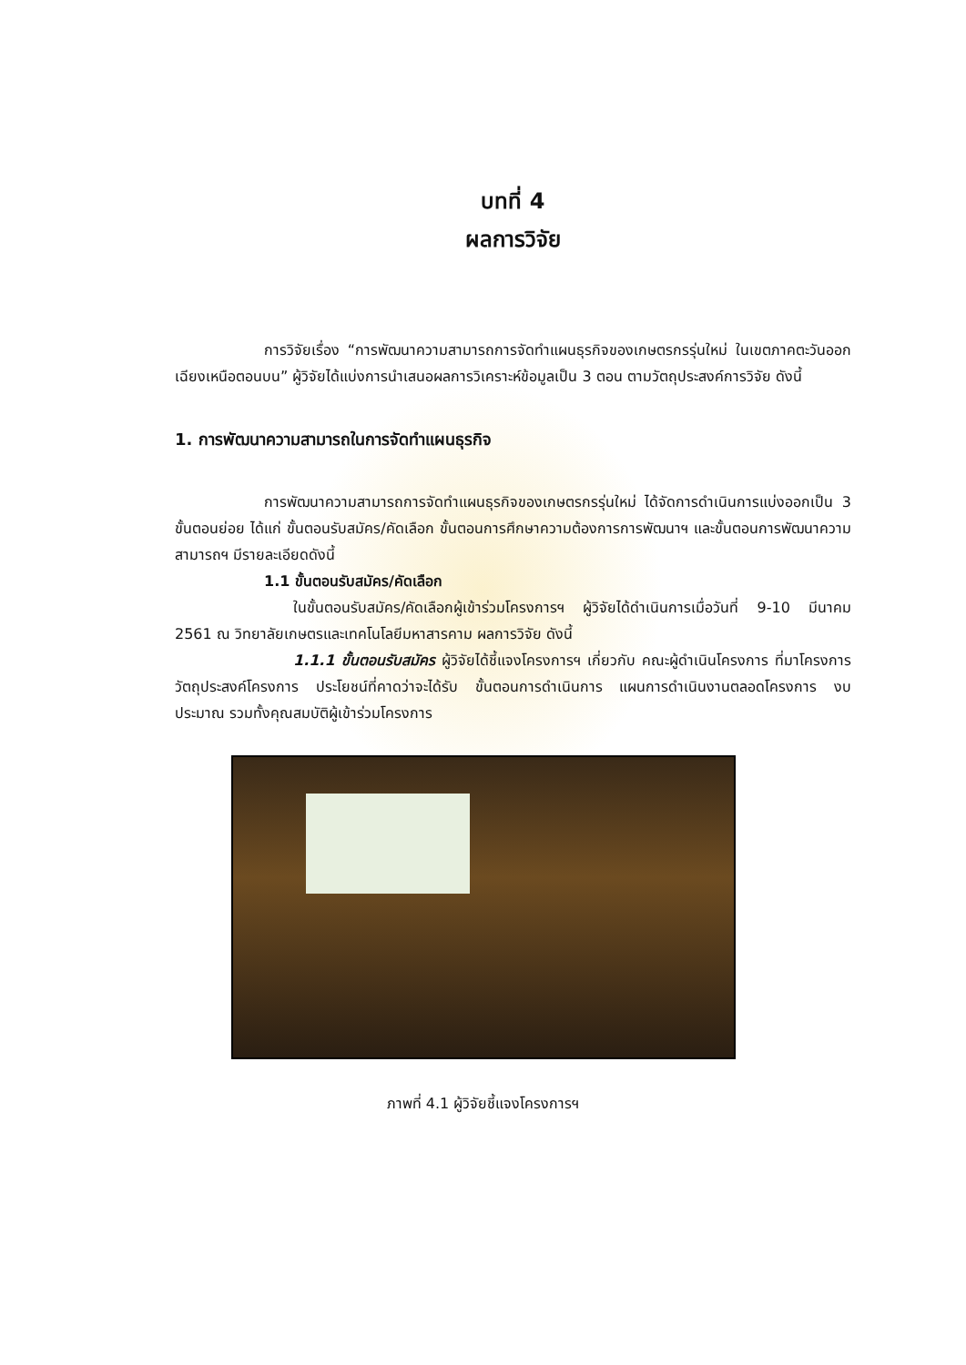บทที่ 4
ผลการวิจัย
การวิจัยเรื่อง “การพัฒนาความสามารถการจัดทำแผนธุรกิจของเกษตรกรรุ่นใหม่ ในเขตภาคตะวันออกเฉียงเหนือตอนบน” ผู้วิจัยได้แบ่งการนำเสนอผลการวิเคราะห์ข้อมูลเป็น 3 ตอน ตามวัตถุประสงค์การวิจัย ดังนี้
1. การพัฒนาความสามารถในการจัดทำแผนธุรกิจ
การพัฒนาความสามารถการจัดทำแผนธุรกิจของเกษตรกรรุ่นใหม่ ได้จัดการดำเนินการแบ่งออกเป็น 3 ขั้นตอนย่อย ได้แก่ ขั้นตอนรับสมัคร/คัดเลือก ขั้นตอนการศึกษาความต้องการการพัฒนาฯ และขั้นตอนการพัฒนาความสามารถฯ มีรายละเอียดดังนี้
1.1 ขั้นตอนรับสมัคร/คัดเลือก
ในขั้นตอนรับสมัคร/คัดเลือกผู้เข้าร่วมโครงการฯ ผู้วิจัยได้ดำเนินการเมื่อวันที่ 9-10 มีนาคม 2561 ณ วิทยาลัยเกษตรและเทคโนโลยีมหาสารคาม ผลการวิจัย ดังนี้
1.1.1 ขั้นตอนรับสมัคร ผู้วิจัยได้ชี้แจงโครงการฯ เกี่ยวกับ คณะผู้ดำเนินโครงการ ที่มาโครงการ วัตถุประสงค์โครงการ ประโยชน์ที่คาดว่าจะได้รับ ขั้นตอนการดำเนินการ แผนการดำเนินงานตลอดโครงการ งบประมาณ รวมทั้งคุณสมบัติผู้เข้าร่วมโครงการ
ภาพที่ 4.1 ผู้วิจัยชี้แจงโครงการฯ